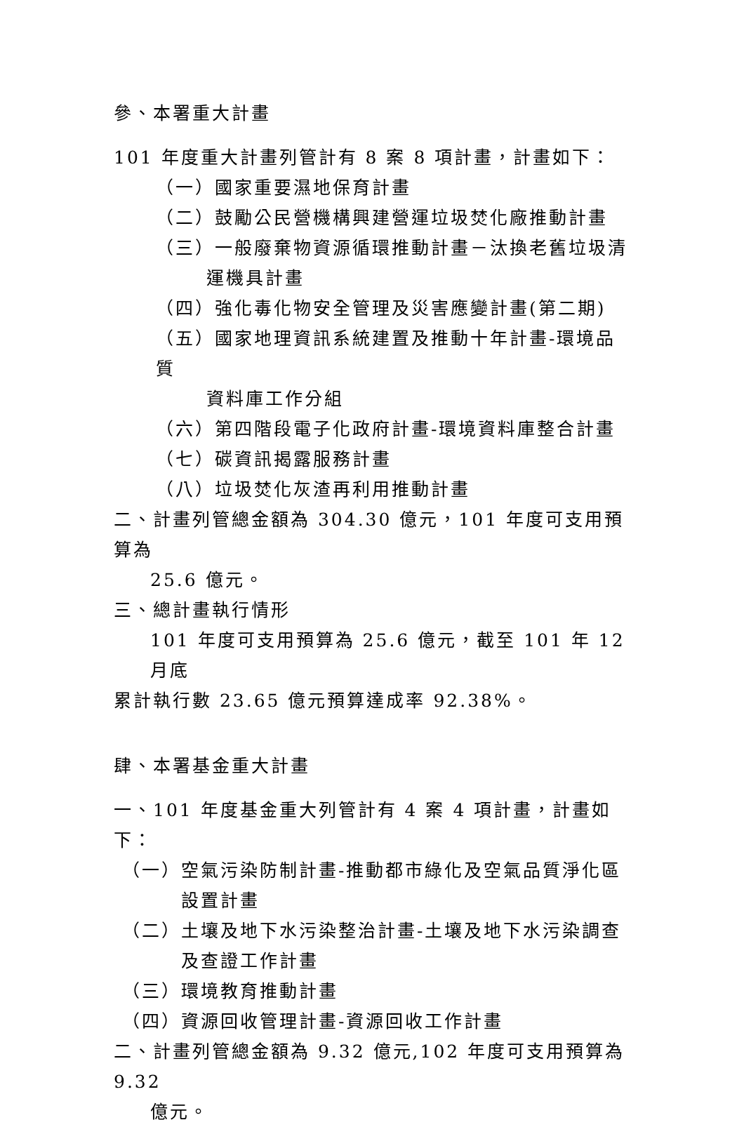參、本署重大計畫
101 年度重大計畫列管計有 8 案 8 項計畫，計畫如下：
（一）國家重要濕地保育計畫
（二）鼓勵公民營機構興建營運垃圾焚化廠推動計畫
（三）一般廢棄物資源循環推動計畫－汰換老舊垃圾清
運機具計畫
（四）強化毒化物安全管理及災害應變計畫(第二期)
（五）國家地理資訊系統建置及推動十年計畫-環境品質
資料庫工作分組
（六）第四階段電子化政府計畫-環境資料庫整合計畫
（七）碳資訊揭露服務計畫
（八）垃圾焚化灰渣再利用推動計畫
二、計畫列管總金額為 304.30 億元，101 年度可支用預算為
25.6 億元。
三、總計畫執行情形
101 年度可支用預算為 25.6 億元，截至 101 年 12 月底
累計執行數 23.65 億元預算達成率 92.38%。
肆、本署基金重大計畫
一、101 年度基金重大列管計有 4 案 4 項計畫，計畫如下：
（一）空氣污染防制計畫-推動都市綠化及空氣品質淨化區
設置計畫
（二）土壤及地下水污染整治計畫-土壤及地下水污染調查
及查證工作計畫
（三）環境教育推動計畫
（四）資源回收管理計畫-資源回收工作計畫
二、計畫列管總金額為 9.32 億元,102 年度可支用預算為 9.32
億元。